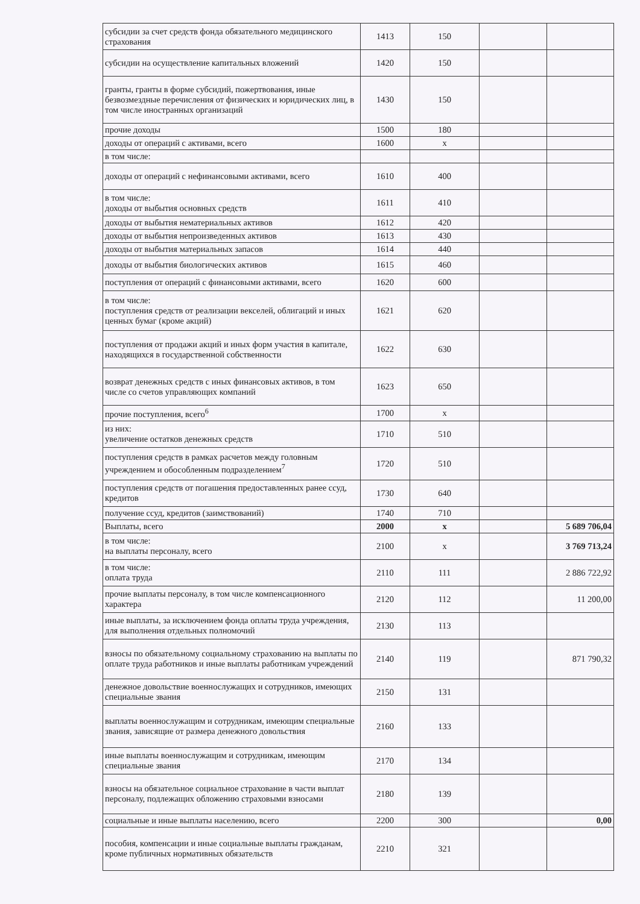| субсидии за счет средств фонда обязательного медицинского страхования | 1413 | 150 | | |
| субсидии на осуществление капитальных вложений | 1420 | 150 | | |
| гранты, гранты в форме субсидий, пожертвования, иные безвозмездные перечисления от физических и юридических лиц, в том числе иностранных организаций | 1430 | 150 | | |
| прочие доходы | 1500 | 180 | | |
| доходы от операций с активами, всего | 1600 | x | | |
| в том числе: | | | | |
| доходы от операций с нефинансовыми активами, всего | 1610 | 400 | | |
| в том числе: доходы от выбытия основных средств | 1611 | 410 | | |
| доходы от выбытия нематериальных активов | 1612 | 420 | | |
| доходы от выбытия непроизведенных активов | 1613 | 430 | | |
| доходы от выбытия материальных запасов | 1614 | 440 | | |
| доходы от выбытия биологических активов | 1615 | 460 | | |
| поступления от операций с финансовыми активами, всего | 1620 | 600 | | |
| в том числе: поступления средств от реализации векселей, облигаций и иных ценных бумаг (кроме акций) | 1621 | 620 | | |
| поступления от продажи акций и иных форм участия в капитале, находящихся в государственной собственности | 1622 | 630 | | |
| возврат денежных средств с иных финансовых активов, в том числе со счетов управляющих компаний | 1623 | 650 | | |
| прочие поступления, всего<sup>6</sup> | 1700 | x | | |
| из них: увеличение остатков денежных средств | 1710 | 510 | | |
| поступления средств в рамках расчетов между головным учреждением и обособленным подразделением<sup>7</sup> | 1720 | 510 | | |
| поступления средств от погашения предоставленных ранее ссуд, кредитов | 1730 | 640 | | |
| получение ссуд, кредитов (заимствований) | 1740 | 710 | | |
| Выплаты, всего | 2000 | x | | 5 689 706,04 |
| в том числе: на выплаты персоналу, всего | 2100 | x | | 3 769 713,24 |
| в том числе: оплата труда | 2110 | 111 | | 2 886 722,92 |
| прочие выплаты персоналу, в том числе компенсационного характера | 2120 | 112 | | 11 200,00 |
| иные выплаты, за исключением фонда оплаты труда учреждения, для выполнения отдельных полномочий | 2130 | 113 | | |
| взносы по обязательному социальному страхованию на выплаты по оплате труда работников и иные выплаты работникам учреждений | 2140 | 119 | | 871 790,32 |
| денежное довольствие военнослужащих и сотрудников, имеющих специальные звания | 2150 | 131 | | |
| выплаты военнослужащим и сотрудникам, имеющим специальные звания, зависящие от размера денежного довольствия | 2160 | 133 | | |
| иные выплаты военнослужащим и сотрудникам, имеющим специальные звания | 2170 | 134 | | |
| взносы на обязательное социальное страхование в части выплат персоналу, подлежащих обложению страховыми взносами | 2180 | 139 | | |
| социальные и иные выплаты населению, всего | 2200 | 300 | | 0,00 |
| пособия, компенсации и иные социальные выплаты гражданам, кроме публичных нормативных обязательств | 2210 | 321 | | |